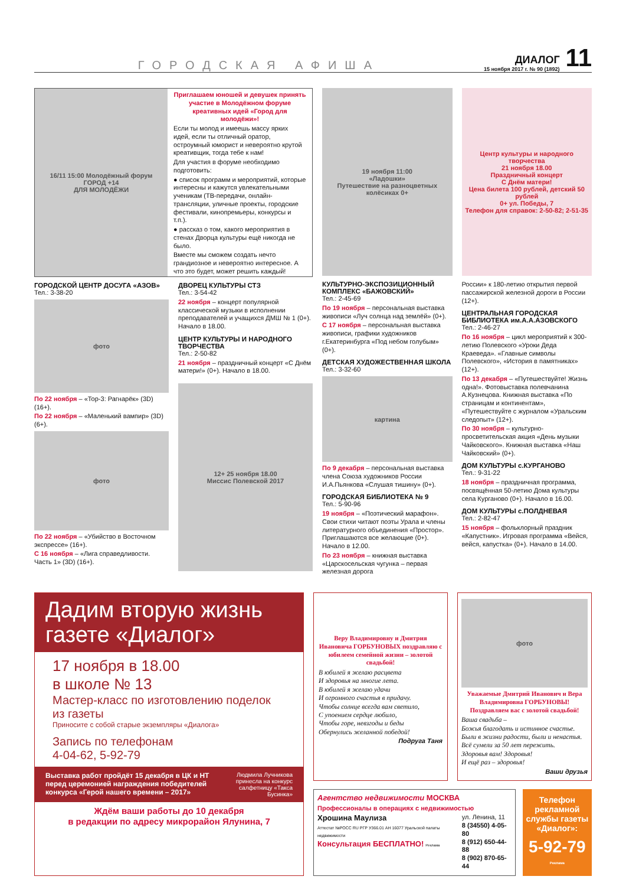ГОРОДСКАЯ АФИША
ДИАЛОГ
15 ноября 2017 г. № 90 (1892)
11
16/11 15:00 Молодёжный форум
ГОРОД +14
ДЛЯ МОЛОДЁЖИ
Приглашаем юношей и девушек принять участие в Молодёжном форуме креативных идей «Город для молодёжи»!
Если ты молод и имеешь массу ярких идей, если ты отличный оратор, остроумный юморист и невероятно крутой креативщик, тогда тебе к нам!
Для участия в форуме необходимо подготовить:
● список программ и мероприятий, которые интересны и кажутся увлекательными ученикам (ТВ-передачи, онлайн-трансляции, уличные проекты, городские фестивали, кинопремьеры, конкурсы и т.п.).
● рассказ о том, какого мероприятия в стенах Дворца культуры ещё никогда не было.
Вместе мы сможем создать нечто грандиозное и невероятно интересное. А что это будет, может решить каждый!
ГОРОДСКОЙ ЦЕНТР ДОСУГА «АЗОВ»
Тел.: 3-38-20
фото
По 22 ноября – «Тор-3: Рагнарёк» (3D) (16+).
По 22 ноября – «Маленький вампир» (3D) (6+).
фото
По 22 ноября – «Убийство в Восточном экспрессе» (16+).
С 16 ноября – «Лига справедливости. Часть 1» (3D) (16+).
ДВОРЕЦ КУЛЬТУРЫ СТЗ
Тел.: 3-54-42
22 ноября – концерт популярной классической музыки в исполнении преподавателей и учащихся ДМШ № 1 (0+). Начало в 18.00.
ЦЕНТР КУЛЬТУРЫ И НАРОДНОГО ТВОРЧЕСТВА
Тел.: 2-50-82
21 ноября – праздничный концерт «С Днём матери!» (0+). Начало в 18.00.
12+ 25 ноября 18.00
Миссис Полевской 2017
19 ноября 11:00
«Ладошки»
Путешествие на разноцветных колёсиках 0+
КУЛЬТУРНО-ЭКСПОЗИЦИОННЫЙ КОМПЛЕКС «БАЖОВСКИЙ»
Тел.: 2-45-69
По 19 ноября – персональная выставка живописи «Луч солнца над землёй» (0+).
С 17 ноября – персональная выставка живописи, графики художников г.Екатеринбурга «Под небом голубым» (0+).
ДЕТСКАЯ ХУДОЖЕСТВЕННАЯ ШКОЛА
Тел.: 3-32-60
картина
По 9 декабря – персональная выставка члена Союза художников России И.А.Пьянкова «Слушая тишину» (0+).
ГОРОДСКАЯ БИБЛИОТЕКА № 9
Тел.: 5-90-96
19 ноября – «Поэтический марафон». Свои стихи читают поэты Урала и члены литературного объединения «Простор». Приглашаются все желающие (0+). Начало в 12.00.
По 23 ноября – книжная выставка «Царскосельская чугунка – первая железная дорога
Центр культуры и народного творчества
21 ноября 18.00
Праздничный концерт
С Днём матери!
Цена билета 100 рублей, детский 50 рублей
0+ ул. Победы, 7
Телефон для справок: 2-50-82; 2-51-35
России» к 180-летию открытия первой пассажирской железной дороги в России (12+).
ЦЕНТРАЛЬНАЯ ГОРОДСКАЯ БИБЛИОТЕКА им.А.А.АЗОВСКОГО
Тел.: 2-46-27
По 16 ноября – цикл мероприятий к 300-летию Полевского «Уроки Деда Краеведа». «Главные символы Полевского», «История в памятниках» (12+).
По 13 декабря – «Путешествуйте! Жизнь одна!». Фотовыставка полевчанина А.Кузнецова. Книжная выставка «По страницам и континентам», «Путешествуйте с журналом «Уральским следопыт» (12+).
По 30 ноября – культурно-просветительская акция «День музыки Чайковского». Книжная выставка «Наш Чайковский» (0+).
ДОМ КУЛЬТУРЫ с.КУРГАНОВО
Тел.: 9-31-22
18 ноября – праздничная программа, посвящённая 50-летию Дома культуры села Курганово (0+). Начало в 16.00.
ДОМ КУЛЬТУРЫ с.ПОЛДНЕВАЯ
Тел.: 2-82-47
15 ноября – фольклорный праздник «Капустник». Игровая программа «Вейся, вейся, капустка» (0+). Начало в 14.00.
Дадим вторую жизнь газете «Диалог»
17 ноября в 18.00
в школе № 13
Мастер-класс по изготовлению поделок из газеты
Приносите с собой старые экземпляры «Диалога»
Запись по телефонам
4-04-62, 5-92-79
Выставка работ пройдёт 15 декабря в ЦК и НТ перед церемонией награждения победителей конкурса «Герой нашего времени – 2017» Людмила Лучникова принесла на конкурс салфетницу «Такса Бусинка»
Ждём ваши работы до 10 декабря
в редакции по адресу микрорайон Ялунина, 7
Веру Владимировну и Дмитрия Ивановича ГОРБУНОВЫХ поздравляю с юбилеем семейной жизни – золотой свадьбой!
В юбилей я желаю расцвета
И здоровья на многие лета.
В юбилей я желаю удачи
И огромного счастья в придачу.
Чтобы солнце всегда вам светило,
С упоением сердце любило,
Чтобы горе, невзгоды и беды
Обернулись желанной победой!
Подруга Таня
фото
Уважаемые Дмитрий Иванович и Вера Владимировна ГОРБУНОВЫ! Поздравляем вас с золотой свадьбой!
Ваша свадьба –
Божья благодать и истинное счастье.
Были в жизни радости, были и ненастья.
Всё сумели за 50 лет пережить.
Здоровья вам! Здоровья!
И ещё раз – здоровья!
Ваши друзья
Агентство недвижимости МОСКВА
Профессионалы в операциях с недвижимостью
Хрошина Маулиза
Аттестат №РОСС RU РГР У366.01 АН 16077 Уральской палаты недвижимости
Консультация БЕСПЛАТНО! Реклама ул. Ленина, 11
8 (34550) 4-05-80
8 (912) 650-44-88
8 (902) 870-65-44
Телефон рекламной службы газеты «Диалог»:
5-92-79
Реклама